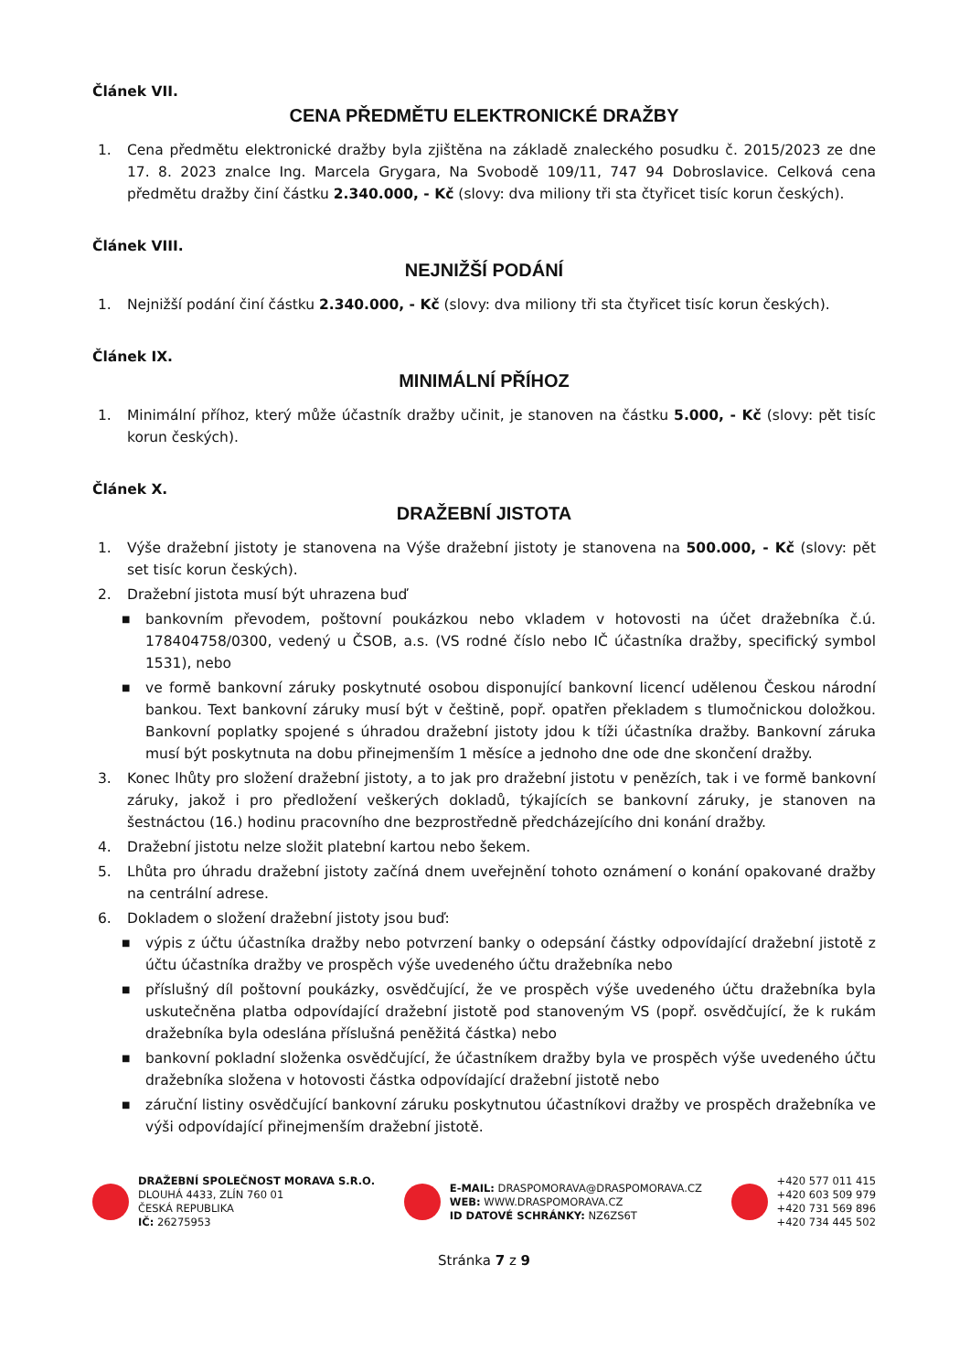Článek VII.
CENA PŘEDMĚTU ELEKTRONICKÉ DRAŽBY
1. Cena předmětu elektronické dražby byla zjištěna na základě znaleckého posudku č. 2015/2023 ze dne 17. 8. 2023 znalce Ing. Marcela Grygara, Na Svobodě 109/11, 747 94 Dobroslavice. Celková cena předmětu dražby činí částku 2.340.000, - Kč (slovy: dva miliony tři sta čtyřicet tisíc korun českých).
Článek VIII.
NEJNIŽŠÍ PODÁNÍ
1. Nejnižší podání činí částku 2.340.000, - Kč (slovy: dva miliony tři sta čtyřicet tisíc korun českých).
Článek IX.
MINIMÁLNÍ PŘÍHOZ
1. Minimální příhoz, který může účastník dražby učinit, je stanoven na částku 5.000, - Kč (slovy: pět tisíc korun českých).
Článek X.
DRAŽEBNÍ JISTOTA
1. Výše dražební jistoty je stanovena na Výše dražební jistoty je stanovena na 500.000, - Kč (slovy: pět set tisíc korun českých).
2. Dražební jistota musí být uhrazena buď
■ bankovním převodem, poštovní poukázkou nebo vkladem v hotovosti na účet dražebníka č.ú. 178404758/0300, vedený u ČSOB, a.s. (VS rodné číslo nebo IČ účastníka dražby, specifický symbol 1531), nebo
■ ve formě bankovní záruky poskytnuté osobou disponující bankovní licencí udělenou Českou národní bankou. Text bankovní záruky musí být v češtině, popř. opatřen překladem s tlumočnickou doložkou. Bankovní poplatky spojené s úhradou dražební jistoty jdou k tíži účastníka dražby. Bankovní záruka musí být poskytnuta na dobu přinejmenším 1 měsíce a jednoho dne ode dne skončení dražby.
3. Konec lhůty pro složení dražební jistoty, a to jak pro dražební jistotu v penězích, tak i ve formě bankovní záruky, jakož i pro předložení veškerých dokladů, týkajících se bankovní záruky, je stanoven na šestnáctou (16.) hodinu pracovního dne bezprostředně předcházejícího dni konání dražby.
4. Dražební jistotu nelze složit platební kartou nebo šekem.
5. Lhůta pro úhradu dražební jistoty začíná dnem uveřejnění tohoto oznámení o konání opakované dražby na centrální adrese.
6. Dokladem o složení dražební jistoty jsou buď:
■ výpis z účtu účastníka dražby nebo potvrzení banky o odepsání částky odpovídající dražební jistotě z účtu účastníka dražby ve prospěch výše uvedeného účtu dražebníka nebo
■ příslušný díl poštovní poukázky, osvědčující, že ve prospěch výše uvedeného účtu dražebníka byla uskutečněna platba odpovídající dražební jistotě pod stanoveným VS (popř. osvědčující, že k rukám dražebníka byla odeslána příslušná peněžitá částka) nebo
■ bankovní pokladní složenka osvědčující, že účastníkem dražby byla ve prospěch výše uvedeného účtu dražebníka složena v hotovosti částka odpovídající dražební jistotě nebo
■ záruční listiny osvědčující bankovní záruku poskytnutou účastníkovi dražby ve prospěch dražebníka ve výši odpovídající přinejmenším dražební jistotě.
DRAŽEBNÍ SPOLEČNOST MORAVA S.R.O.
DLOUHÁ 4433, ZLÍN 760 01
ČESKÁ REPUBLIKA
IČ: 26275953
E-MAIL: DRASPOMORAVA@DRASPOMORAVA.CZ
WEB: WWW.DRASPOMORAVA.CZ
ID DATOVÉ SCHRÁNKY: NZ6ZS6T
+420 577 011 415
+420 603 509 979
+420 731 569 896
+420 734 445 502
Stránka 7 z 9